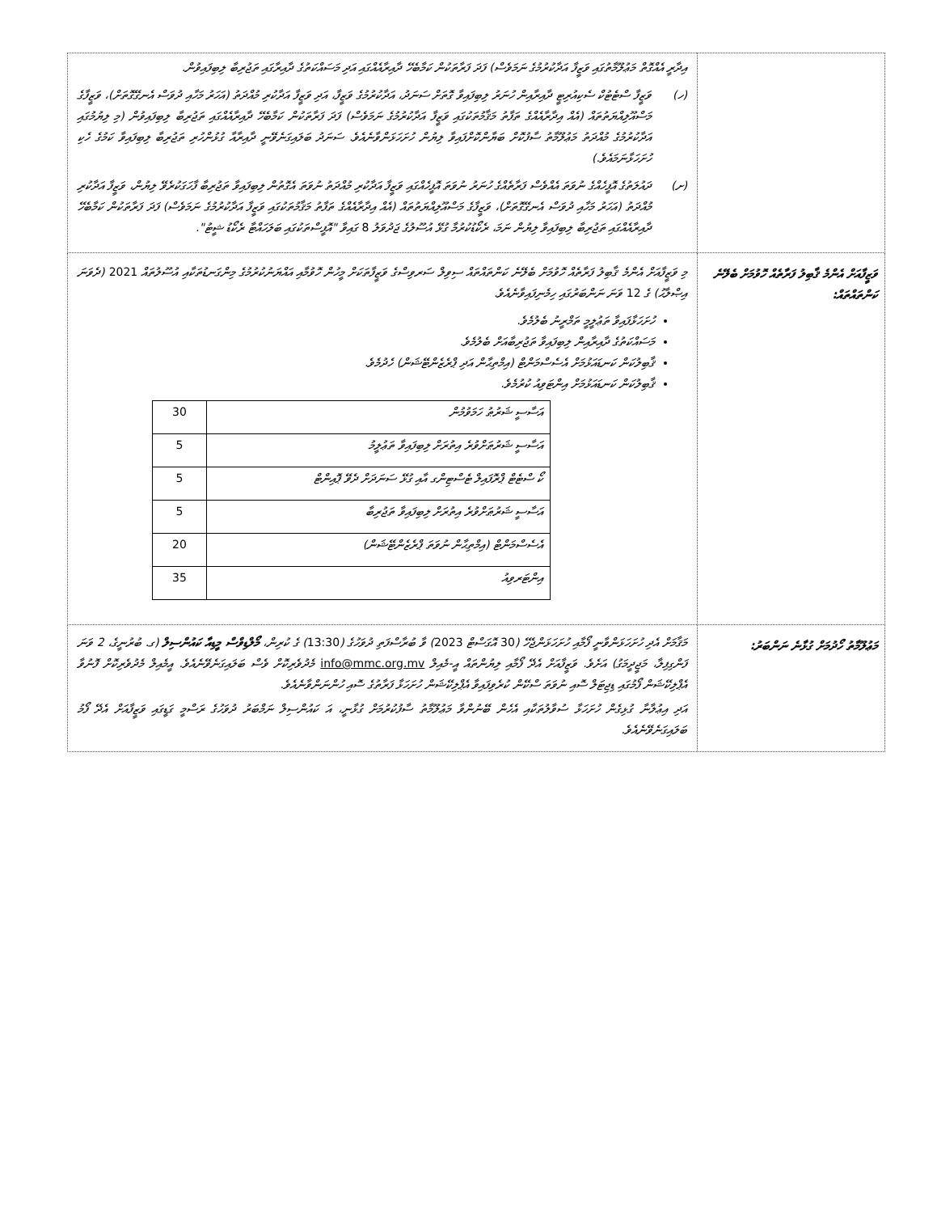| | އިދާރީ އެއްގޮތް މަޢުލޫމާތުގައި ވަޒީފާ އަދާކުރުމުގެ ނަމަވެސް) ފަދަ ފަރާތަކުން ކަމާބެހޭ ދާއިރާއެއްގައި އަދި މަސައްކަތުގެ ދާއިރާގައި ތަޖުރިބާ ލިބިފައިވުން. (ހ) ވަޒީފާ ސްޓެޓުކް ސެކިއުރިޓީ ދާއިރާއިން ހުނަރު ލިބިފައިވާ ގޮތަށް ސަނަދު، އަދާކުރުމުގެ ވަޒީފާ، އަދި ވަޒީފާ އަދާކުރި މުއްދަތު (އަހަރު މަހާއި ދުވަސް އެނގޭގޮތަށް)، ވަޒީފާގެ މަސްއޫލިއްޔަތުތައް (އެއް އިދާރާއެއްގެ ތަފާތު މަޤާމުތަކުގައި ވަޒީފާ އަދާކުރުމުގެ ނަމަވެސް) ފަދަ ފަރާތަކުން ކަމާބެހޭ ދާއިރާއެއްގައި ތަޖުރިބާ ލިބިފައިވުން (މި ލިޔުމުގައި އަދާކުރުމުގެ މުއްދަތު މަޢުލޫމާތު ސާފުކޮށް ބަޔާންކޮށްފައިވާ ލިޔުން ހުށަހަޅަންވާނެއެވެ. ސަނަދު ބަލައިގަނެވޭނީ ދާއިރާއާ ގުޅުންހުރި ތަޖުރިބާ ލިބިފައިވާ ކަމުގެ ހެކި ހުށަހަޅާނަމައެވެ.) (ށ) ދައުލަތުގެ އޮފީހެއްގެ ނުވަތަ އެއްވެސް ފަރާތެއްގެ ހުނަރު ނުވަތަ އޮފީހެއްގައި ވަޒީފާ އަދާކުރި މުއްދަތު ނުވަތަ އެގޮތުން ލިބިފައިވާ ތަޖުރިބާ ފާހަގަކުރެވޭ ލިޔުން، ވަޒީފާ އަދާކުރި މުއްދަތު (އަހަރު މަހާއި ދުވަސް އެނގޭގޮތަށް)، ވަޒީފާގެ މަސްއޫލިއްޔަތުތައް (އެއް އިދާރާއެއްގެ ތަފާތު މަޤާމުތަކުގައި ވަޒީފާ އަދާކުރުމުގެ ނަމަވެސް) ފަދަ ފަރާތަކުން ކަމާބެހޭ ދާއިރާއެއްގައި ތަޖުރިބާ ލިބިފައިވާ ލިޔުން ނަމަ، ރެކޯޑުކުރުމާ ގުޅޭ އުސޫލުގެ ޖަދުވަލު 8 ގައިވާ "އޮފީސްތަކުގައި ބަލަހައްޓާ ރެކޯޑު ޝީޓު". |
| ވަޒީފާއަށް އެންމެ ޤާބިލު ފަރާތެއް ހޮވުމަށް ބެލޭނެ ކަންތައްތައް: | މި ވަޒީފާއަށް އެންމެ ޤާބިލު ފަރާތެއް ހޮވުމަށް ބެލޭނެ ކަންތައްތައް ސިވިލް ސަރވިސްގެ ވަޒީފާތަކަށް މީހުން ހޮވުމާއި އައްޔަނުކުރުމުގެ މިންގަނޑުތަކާއި އުސޫލުތައް 2021 (ދެވަނަ އިޞްލާޙު) ގެ 12 ވަނަ ނަންބަރުގައި ހިމެނިފައިވާނެއެވެ. ހުށަހަޅާފައިވާ ތަޢުލީމީ ތަމްރީނު ބެލުމެވެ. މަސައްކަތުގެ ދާއިރާއިން ލިބިފައިވާ ތަޖުރިބާއަށް ބެލުމެވެ. ޤާބިލުކަން ކަނޑައަޅުމަށް އެސެސްމަންޓް (އިމްތިޙާން އަދި ޕްރެޒެންޓޭޝަން) ހެދުމެވެ. ޤާބިލުކަން ކަނޑައަޅުމަށް އިންޓަވިއު ކުރުމެވެ. / އަސާސީ ޝަރުޠު ހަމަވުމުން / 30 / / އަސާސީ ޝަރުޠަށްވުރެ އިތުރަށް ލިބިފައިވާ ތަޢުލީމު / 5 / / ކޯ ސްޓެޓް ޕްރޮފައިލް ޓެސްޓިންގ އާއި ގުޅޭ ސަނަދަށް ދެވޭ ޕޮއިންޓް / 5 / / އަސާސީ ޝަރުޠަށްވުރެ އިތުރަށް ލިބިފައިވާ ތަޖުރިބާ / 5 / / އެސެސްމަންޓް (އިމްތިޙާން ނުވަތަ ޕްރެޒެންޓޭޝަން) / 20 / / އިންޓަރވިއު / 35 / |
| މަޢުލޫމާތު ހޯދުމަށް ގުޅާނެ ނަންބަރު: | މަޤާމަށް އެދި ހުށަހަޅަންވާނީ ފޯމާއި ހުށަހަޅަންޖެހޭ ( 30 އޮގަސްޓް 2023 ) ވާ ބުރާސްފަތި ދުވަހުގެ ( 13:30 ) ގެ ކުރިން، މޯލްޑިވްސް މީޑިއާ ކައުންސިލް (ގ. ބުރުނީގެ، 2 ވަނަ ފަންގިފިލާ، މަޖީދީމަގު) އަށެވެ. ވަޒީފާއަށް އެދޭ ފޯމާއި ލިޔުންތައް އީ-މެއިލް info@mmc.org.mv މެދުވެރިކޮށް ވެސް ބަލައިގަނެވޭނެއެވެ. އީމެއިލް މެދުވެރިކޮށް ފޮނުވާ އެޕްލިކޭޝަން ފޯމުގައި ޑިޖިޓަލް ސޮއި ނުވަތަ ސްކޭން ކުރެވިފައިވާ އެޕްލިކޭޝަން ހުށަހަޅާ ފަރާތުގެ ސޮއި ހުންނަންވާނެއެވެ. އަދި އިޢުލާނާ ގުޅިގެން ހުށަހަޅާ ސުވާލުތަކާއި އެހެން ބޭނުންވާ މަޢުލޫމާތު ސާފުކުރުމަށް ގުޅާނީ، އަ ކައުންސިލް ނަމްބަރު ދުވަހުގެ ރަސްމީ ގަޑީގައި ވަޒީފާއަށް އެދޭ ފޯމު ބަލައިގަނެވޭނެއެވެ. |